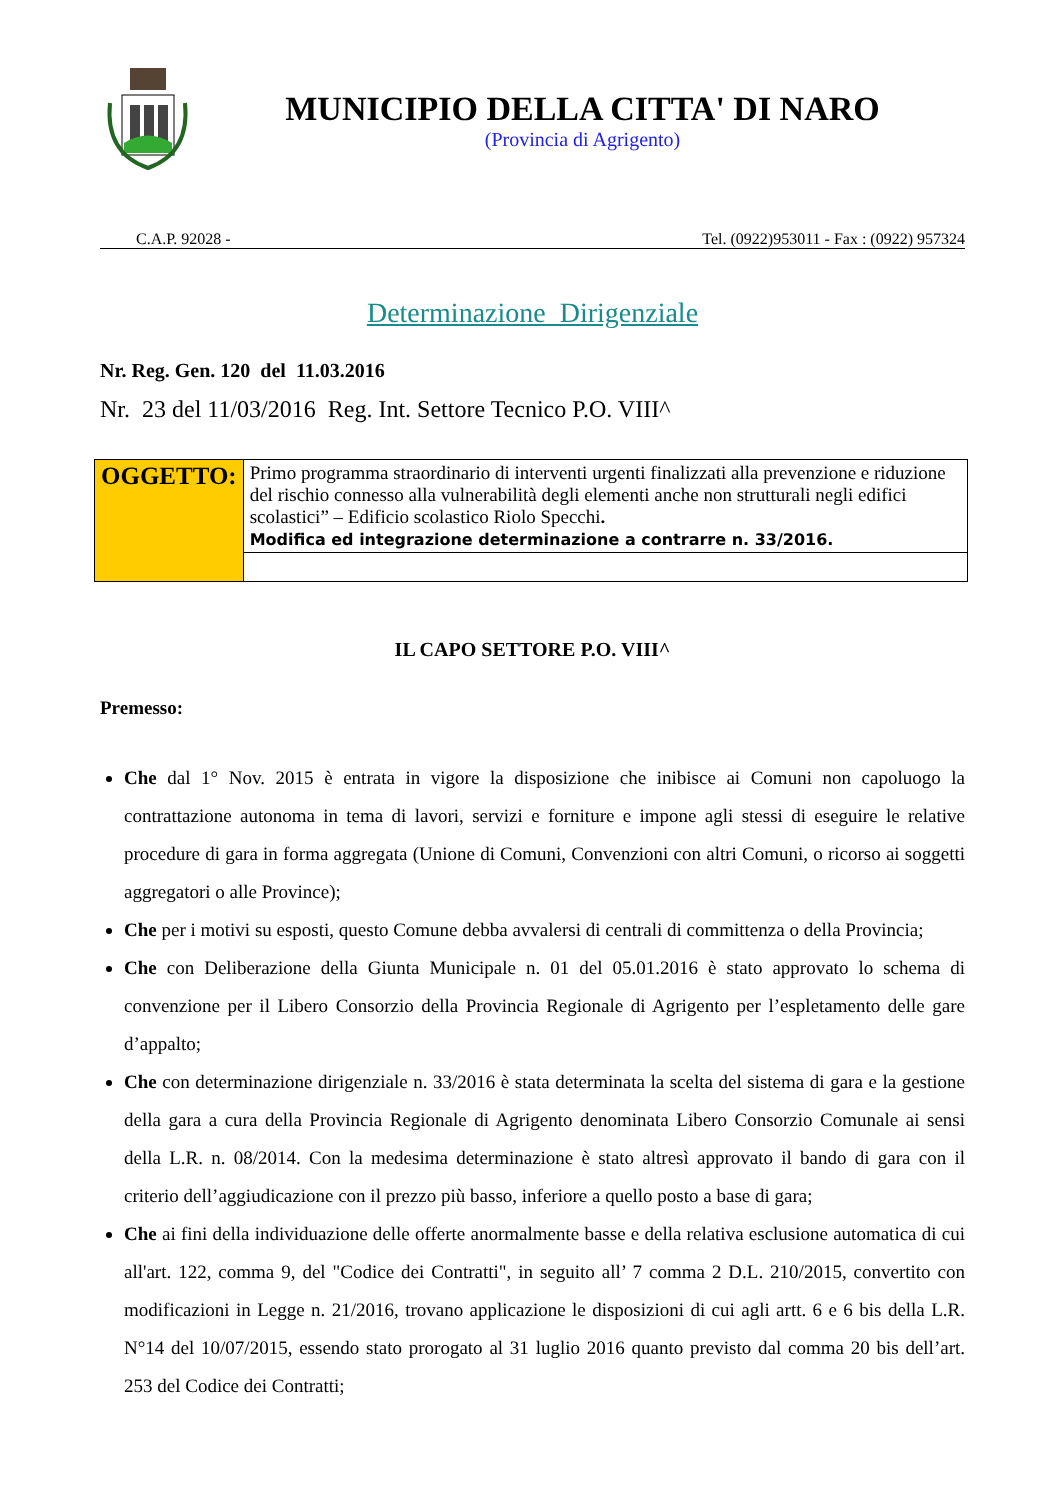MUNICIPIO DELLA CITTA' DI NARO
(Provincia di Agrigento)
C.A.P. 92028 - Tel. (0922)953011 - Fax : (0922) 957324
Determinazione Dirigenziale
Nr. Reg. Gen. 120 del 11.03.2016
Nr. 23 del 11/03/2016 Reg. Int. Settore Tecnico P.O. VIII^
| OGGETTO: | Primo programma straordinario di interventi urgenti finalizzati alla prevenzione e riduzione del rischio connesso alla vulnerabilità degli elementi anche non strutturali negli edifici scolastici” – Edificio scolastico Riolo Specchi . Modifica ed integrazione determinazione a contrarre n. 33/2016. |
IL CAPO SETTORE P.O. VIII^
Premesso:
Che dal 1° Nov. 2015 è entrata in vigore la disposizione che inibisce ai Comuni non capoluogo la contrattazione autonoma in tema di lavori, servizi e forniture e impone agli stessi di eseguire le relative procedure di gara in forma aggregata (Unione di Comuni, Convenzioni con altri Comuni, o ricorso ai soggetti aggregatori o alle Province);
Che per i motivi su esposti, questo Comune debba avvalersi di centrali di committenza o della Provincia;
Che con Deliberazione della Giunta Municipale n. 01 del 05.01.2016 è stato approvato lo schema di convenzione per il Libero Consorzio della Provincia Regionale di Agrigento per l’espletamento delle gare d’appalto;
Che con determinazione dirigenziale n. 33/2016 è stata determinata la scelta del sistema di gara e la gestione della gara a cura della Provincia Regionale di Agrigento denominata Libero Consorzio Comunale ai sensi della L.R. n. 08/2014. Con la medesima determinazione è stato altresì approvato il bando di gara con il criterio dell’aggiudicazione con il prezzo più basso, inferiore a quello posto a base di gara;
Che ai fini della individuazione delle offerte anormalmente basse e della relativa esclusione automatica di cui all'art. 122, comma 9, del "Codice dei Contratti", in seguito all’ 7 comma 2 D.L. 210/2015, convertito con modificazioni in Legge n. 21/2016, trovano applicazione le disposizioni di cui agli artt. 6 e 6 bis della L.R. N°14 del 10/07/2015, essendo stato prorogato al 31 luglio 2016 quanto previsto dal comma 20 bis dell’art. 253 del Codice dei Contratti;